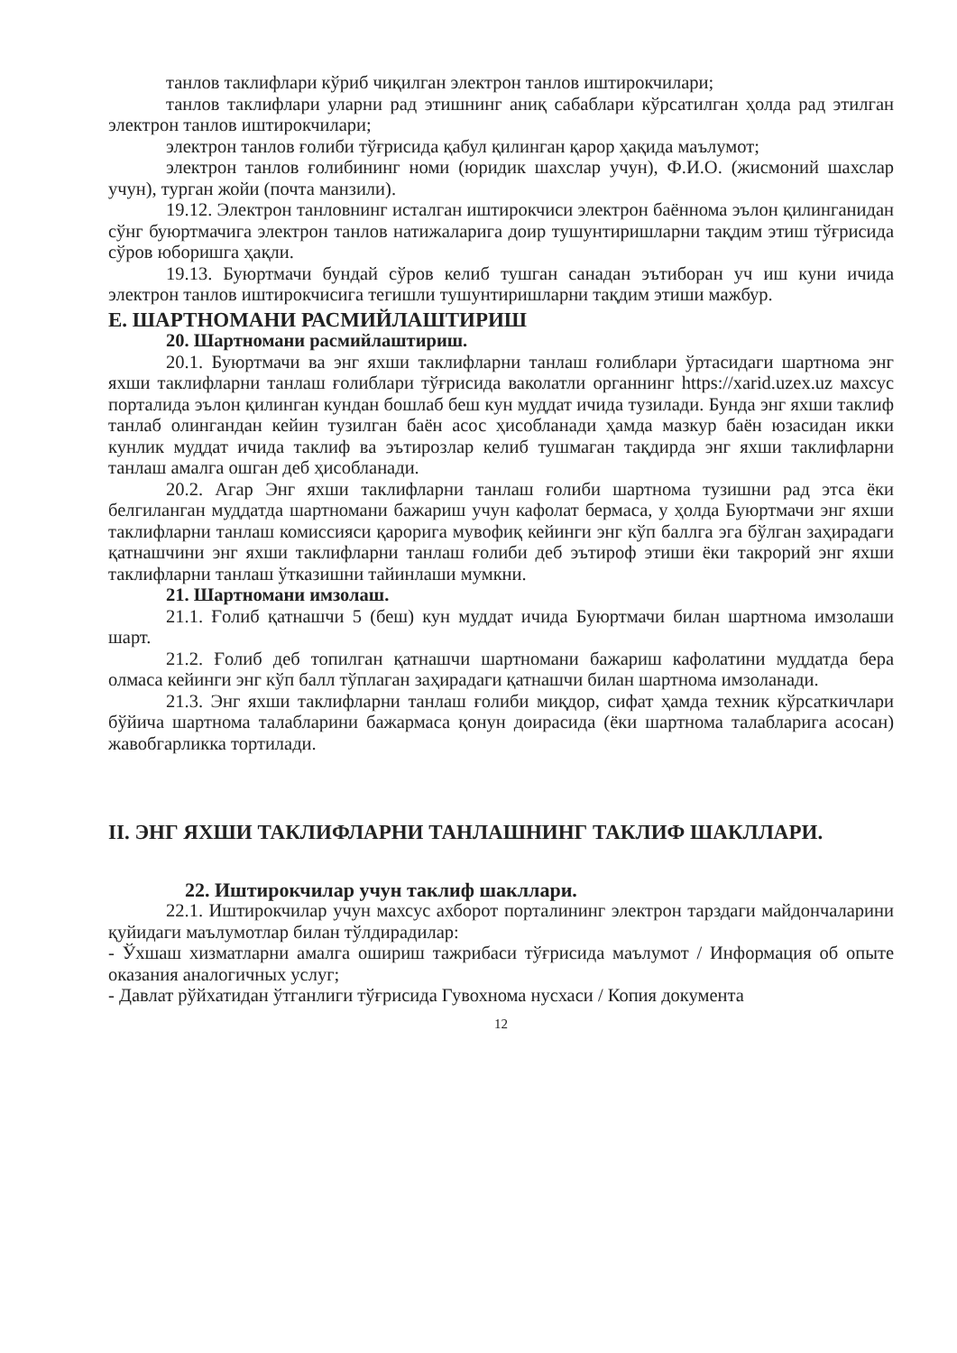танлов таклифлари кўриб чиқилган электрон танлов иштирокчилари;
танлов таклифлари уларни рад этишнинг аниқ сабаблари кўрсатилган ҳолда рад этилган электрон танлов иштирокчилари;
электрон танлов ғолиби тўғрисида қабул қилинган қарор ҳақида маълумот;
электрон танлов ғолибининг номи (юридик шахслар учун), Ф.И.О. (жисмоний шахслар учун), турган жойи (почта манзили).
19.12. Электрон танловнинг исталган иштирокчиси электрон баённома эълон қилинганидан сўнг буюртмачига электрон танлов натижаларига доир тушунтиришларни тақдим этиш тўғрисида сўров юборишга ҳақли.
19.13. Буюртмачи бундай сўров келиб тушган санадан эътиборан уч иш куни ичида электрон танлов иштирокчисига тегишли тушунтиришларни тақдим этиши мажбур.
E. ШАРТНОМАНИ РАСМИЙЛАШТИРИШ
20. Шартномани расмийлаштириш.
20.1. Буюртмачи ва энг яхши таклифларни танлаш ғолиблари ўртасидаги шартнома энг яхши таклифларни танлаш ғолиблари тўғрисида ваколатли органнинг https://xarid.uzex.uz махсус порталида эълон қилинган кундан бошлаб беш кун муддат ичида тузилади. Бунда энг яхши таклиф танлаб олингандан кейин тузилган баён асос ҳисобланади ҳамда мазкур баён юзасидан икки кунлик муддат ичида таклиф ва эътирозлар келиб тушмаган тақдирда энг яхши таклифларни танлаш амалга ошган деб ҳисобланади.
20.2. Агар Энг яхши таклифларни танлаш ғолиби шартнома тузишни рад этса ёки белгиланган муддатда шартномани бажариш учун кафолат бермаса, у ҳолда Буюртмачи энг яхши таклифларни танлаш комиссияси қарорига мувофиқ кейинги энг кўп баллга эга бўлган заҳирадаги қатнашчини энг яхши таклифларни танлаш ғолиби деб эътироф этиши ёки такрорий энг яхши таклифларни танлаш ўтказишни тайинлаши мумкни.
21. Шартномани имзолаш.
21.1. Ғолиб қатнашчи 5 (беш) кун муддат ичида Буюртмачи билан шартнома имзолаши шарт.
21.2. Ғолиб деб топилган қатнашчи шартномани бажариш кафолатини муддатда бера олмаса кейинги энг кўп балл тўплаган заҳирадаги қатнашчи билан шартнома имзоланади.
21.3. Энг яхши таклифларни танлаш ғолиби миқдор, сифат ҳамда техник кўрсаткичлари бўйича шартнома талабларини бажармаса қонун доирасида (ёки шартнома талабларига асосан) жавобгарликка тортилади.
II. ЭНГ ЯХШИ ТАКЛИФЛАРНИ ТАНЛАШНИНГ ТАКЛИФ ШАКЛЛАРИ.
22. Иштирокчилар учун таклиф шакллари.
22.1. Иштирокчилар учун махсус ахборот порталининг электрон тарздаги майдончаларини қуйидаги маълумотлар билан тўлдирадилар:
- Ўхшаш хизматларни амалга ошириш тажрибаси тўғрисида маълумот / Информация об опыте оказания аналогичных услуг;
- Давлат рўйхатидан ўтганлиги тўғрисида Гувохнома нусхаси / Копия документа
12